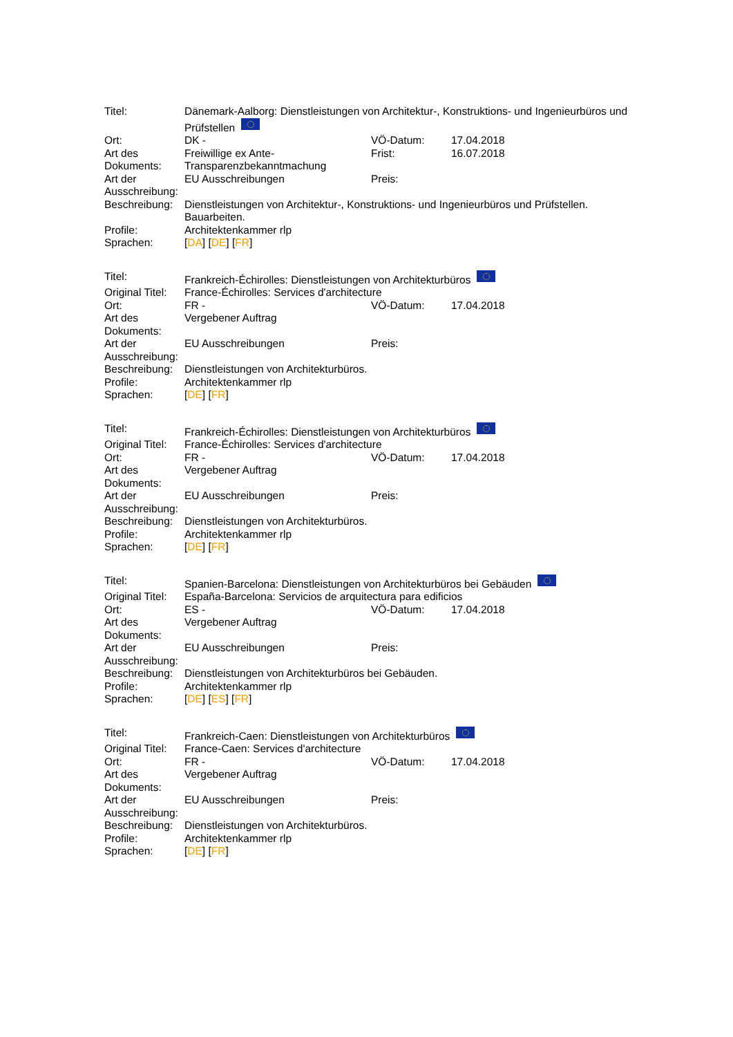| Titel: | Dänemark-Aalborg: Dienstleistungen von Architektur-, Konstruktions- und Ingenieurbüros und Prüfstellen | | |
| Ort: | DK - | VÖ-Datum: | 17.04.2018 |
| Art des Dokuments: | Freiwillige ex Ante-Transparenzbekanntmachung | Frist: | 16.07.2018 |
| Art der Ausschreibung: | EU Ausschreibungen | Preis: | |
| Beschreibung: | Dienstleistungen von Architektur-, Konstruktions- und Ingenieurbüros und Prüfstellen. Bauarbeiten. | | |
| Profile: | Architektenkammer rlp | | |
| Sprachen: | [ DA ] [ DE ] [ FR ] | | |
| Titel: | Frankreich-Échirolles: Dienstleistungen von Architekturbüros | | |
| Original Titel: | France-Échirolles: Services d'architecture | | |
| Ort: | FR - | VÖ-Datum: | 17.04.2018 |
| Art des Dokuments: | Vergebener Auftrag | | |
| Art der Ausschreibung: | EU Ausschreibungen | Preis: | |
| Beschreibung: | Dienstleistungen von Architekturbüros. | | |
| Profile: | Architektenkammer rlp | | |
| Sprachen: | [ DE ] [ FR ] | | |
| Titel: | Frankreich-Échirolles: Dienstleistungen von Architekturbüros | | |
| Original Titel: | France-Échirolles: Services d'architecture | | |
| Ort: | FR - | VÖ-Datum: | 17.04.2018 |
| Art des Dokuments: | Vergebener Auftrag | | |
| Art der Ausschreibung: | EU Ausschreibungen | Preis: | |
| Beschreibung: | Dienstleistungen von Architekturbüros. | | |
| Profile: | Architektenkammer rlp | | |
| Sprachen: | [ DE ] [ FR ] | | |
| Titel: | Spanien-Barcelona: Dienstleistungen von Architekturbüros bei Gebäuden | | |
| Original Titel: | España-Barcelona: Servicios de arquitectura para edificios | | |
| Ort: | ES - | VÖ-Datum: | 17.04.2018 |
| Art des Dokuments: | Vergebener Auftrag | | |
| Art der Ausschreibung: | EU Ausschreibungen | Preis: | |
| Beschreibung: | Dienstleistungen von Architekturbüros bei Gebäuden. | | |
| Profile: | Architektenkammer rlp | | |
| Sprachen: | [ DE ] [ ES ] [ FR ] | | |
| Titel: | Frankreich-Caen: Dienstleistungen von Architekturbüros | | |
| Original Titel: | France-Caen: Services d'architecture | | |
| Ort: | FR - | VÖ-Datum: | 17.04.2018 |
| Art des Dokuments: | Vergebener Auftrag | | |
| Art der Ausschreibung: | EU Ausschreibungen | Preis: | |
| Beschreibung: | Dienstleistungen von Architekturbüros. | | |
| Profile: | Architektenkammer rlp | | |
| Sprachen: | [ DE ] [ FR ] | | |